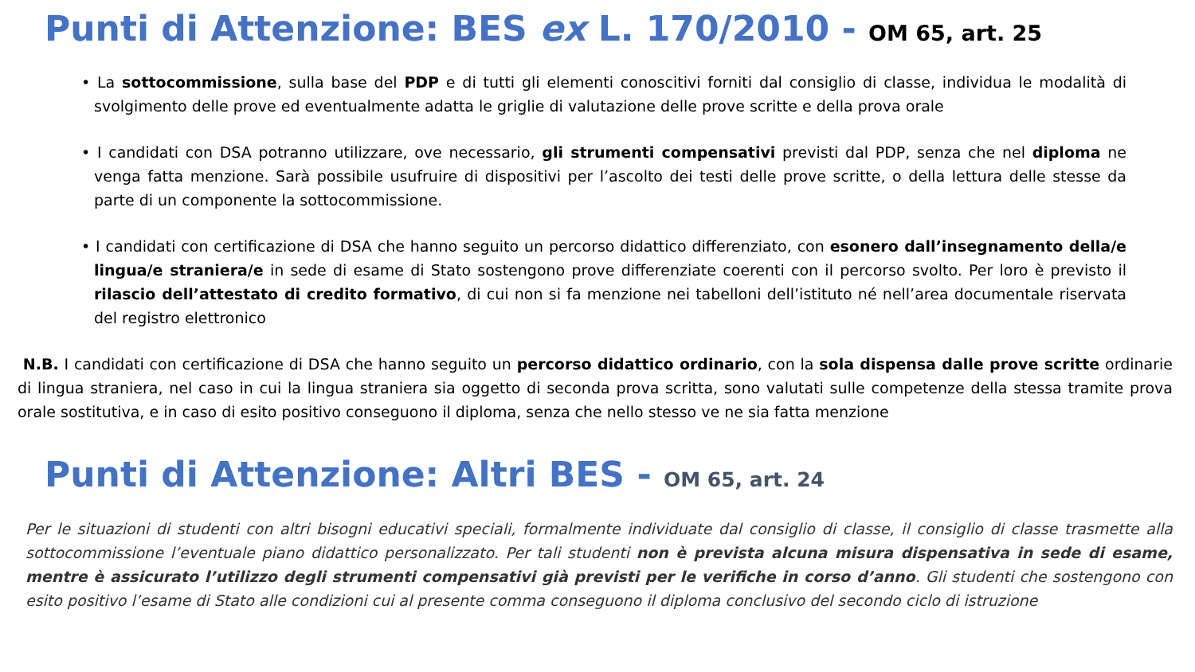Punti di Attenzione: BES ex L. 170/2010 - OM 65, art. 25
• La sottocommissione, sulla base del PDP e di tutti gli elementi conoscitivi forniti dal consiglio di classe, individua le modalità di svolgimento delle prove ed eventualmente adatta le griglie di valutazione delle prove scritte e della prova orale
• I candidati con DSA potranno utilizzare, ove necessario, gli strumenti compensativi previsti dal PDP, senza che nel diploma ne venga fatta menzione. Sarà possibile usufruire di dispositivi per l’ascolto dei testi delle prove scritte, o della lettura delle stesse da parte di un componente la sottocommissione.
• I candidati con certificazione di DSA che hanno seguito un percorso didattico differenziato, con esonero dall’insegnamento della/e lingua/e straniera/e in sede di esame di Stato sostengono prove differenziate coerenti con il percorso svolto. Per loro è previsto il rilascio dell’attestato di credito formativo, di cui non si fa menzione nei tabelloni dell’istituto né nell’area documentale riservata del registro elettronico
N.B. I candidati con certificazione di DSA che hanno seguito un percorso didattico ordinario, con la sola dispensa dalle prove scritte ordinarie di lingua straniera, nel caso in cui la lingua straniera sia oggetto di seconda prova scritta, sono valutati sulle competenze della stessa tramite prova orale sostitutiva, e in caso di esito positivo conseguono il diploma, senza che nello stesso ve ne sia fatta menzione
Punti di Attenzione: Altri BES - OM 65, art. 24
Per le situazioni di studenti con altri bisogni educativi speciali, formalmente individuate dal consiglio di classe, il consiglio di classe trasmette alla sottocommissione l’eventuale piano didattico personalizzato. Per tali studenti non è prevista alcuna misura dispensativa in sede di esame, mentre è assicurato l’utilizzo degli strumenti compensativi già previsti per le verifiche in corso d’anno. Gli studenti che sostengono con esito positivo l’esame di Stato alle condizioni cui al presente comma conseguono il diploma conclusivo del secondo ciclo di istruzione